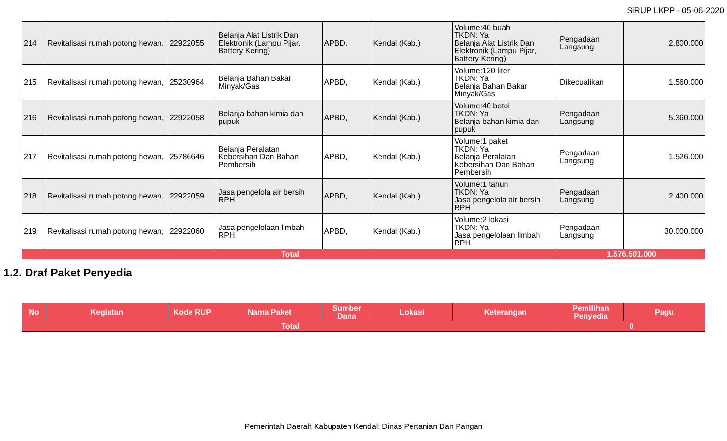SiRUP LKPP - 05-06-2020
| 214 | Revitalisasi rumah potong hewan, | 22922055 | Belanja Alat Listrik Dan Elektronik (Lampu Pijar, Battery Kering) | APBD, | Kendal (Kab.) | Volume:40 buah TKDN: Ya Belanja Alat Listrik Dan Elektronik (Lampu Pijar, Battery Kering) | Pengadaan Langsung | 2.800.000 |
| 215 | Revitalisasi rumah potong hewan, | 25230964 | Belanja Bahan Bakar Minyak/Gas | APBD, | Kendal (Kab.) | Volume:120 liter TKDN: Ya Belanja Bahan Bakar Minyak/Gas | Dikecualikan | 1.560.000 |
| 216 | Revitalisasi rumah potong hewan, | 22922058 | Belanja bahan kimia dan pupuk | APBD, | Kendal (Kab.) | Volume:40 botol TKDN: Ya Belanja bahan kimia dan pupuk | Pengadaan Langsung | 5.360.000 |
| 217 | Revitalisasi rumah potong hewan, | 25786646 | Belanja Peralatan Kebersihan Dan Bahan Pembersih | APBD, | Kendal (Kab.) | Volume:1 paket TKDN: Ya Belanja Peralatan Kebersihan Dan Bahan Pembersih | Pengadaan Langsung | 1.526.000 |
| 218 | Revitalisasi rumah potong hewan, | 22922059 | Jasa pengelola air bersih RPH | APBD, | Kendal (Kab.) | Volume:1 tahun TKDN: Ya Jasa pengelola air bersih RPH | Pengadaan Langsung | 2.400.000 |
| 219 | Revitalisasi rumah potong hewan, | 22922060 | Jasa pengelolaan limbah RPH | APBD, | Kendal (Kab.) | Volume:2 lokasi TKDN: Ya Jasa pengelolaan limbah RPH | Pengadaan Langsung | 30.000.000 |
| Total | | | | | | | 1.576.501.000 | |
1.2. Draf Paket Penyedia
| No | Kegiatan | Kode RUP | Nama Paket | Sumber Dana | Lokasi | Keterangan | Pemilihan Penyedia | Pagu |
| --- | --- | --- | --- | --- | --- | --- | --- | --- |
| Total | | | | | | | 0 | |
Pemerintah Daerah Kabupaten Kendal: Dinas Pertanian Dan Pangan